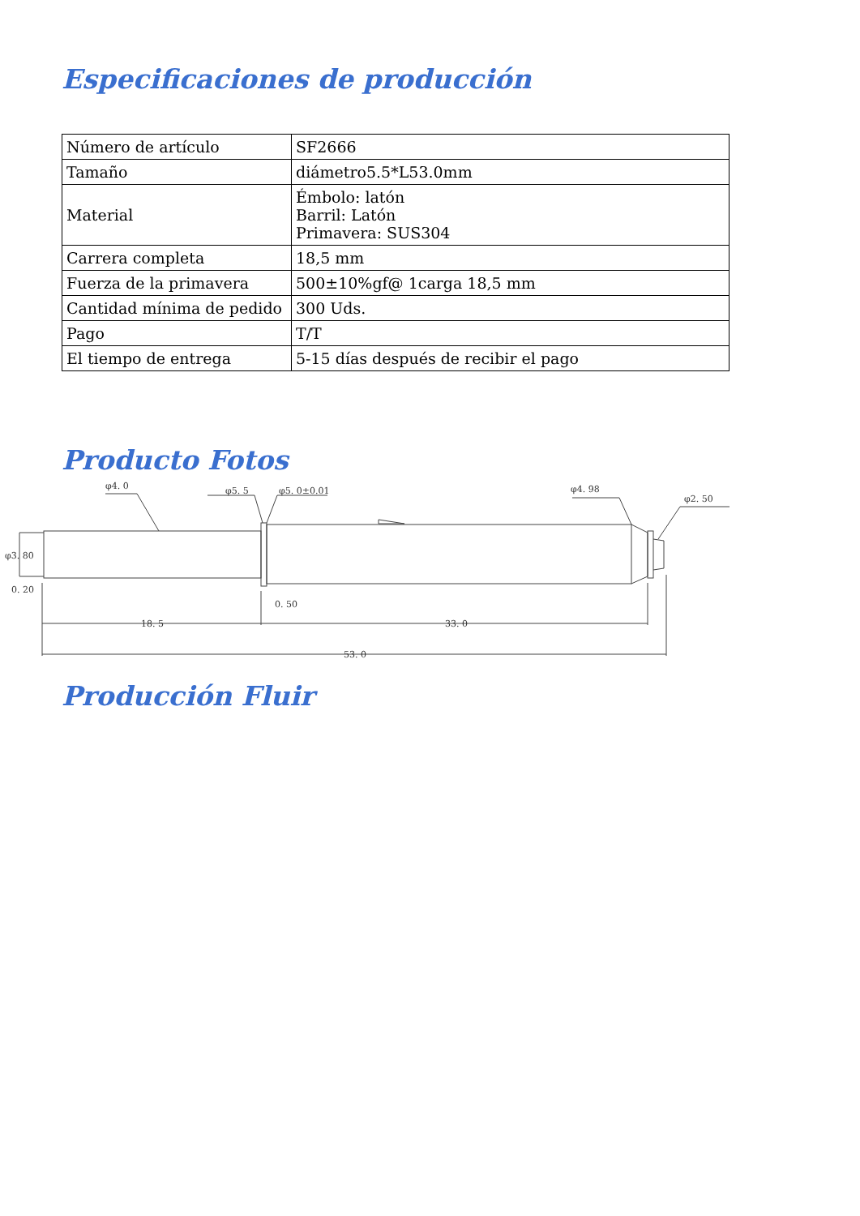Especificaciones de producción
| Número de artículo | SF2666 |
| Tamaño | diámetro5.5*L53.0mm |
| Material | Émbolo: latón Barril: Latón Primavera: SUS304 |
| Carrera completa | 18,5 mm |
| Fuerza de la primavera | 500±10%gf@ 1carga 18,5 mm |
| Cantidad mínima de pedido | 300 Uds. |
| Pago | T/T |
| El tiempo de entrega | 5-15 días después de recibir el pago |
Producto Fotos
φ4. 0
φ5. 5
φ5. 0±0.01
φ4. 98
φ2. 50
φ3. 80
0. 20
0. 50
18. 5
33. 0
53. 0
Producción Fluir